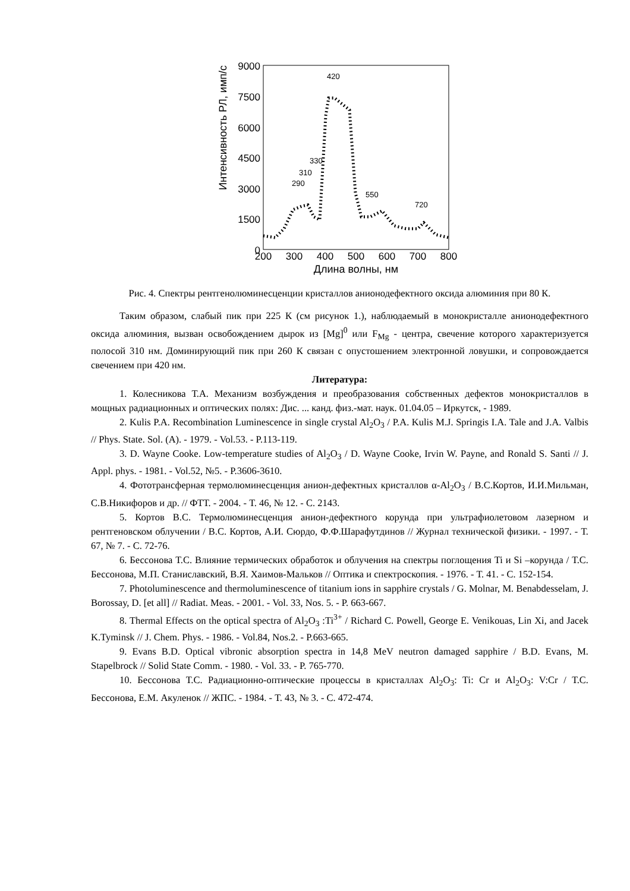Интенсивность РЛ, имп/с
9000
7500
6000
4500
3000
1500
0
200
300
400
500
600
700
800
Длина волны, нм
290
310
330
420
550
720
Рис. 4. Спектры рентгенолюминесценции кристаллов анионодефектного оксида алюминия при 80 К.
Таким образом, слабый пик при 225 К (см рисунок 1.), наблюдаемый в монокристалле анионодефектного оксида алюминия, вызван освобождением дырок из [Mg]<sup>0</sup> или F<sub>Mg</sub> - центра, свечение которого характеризуется полосой 310 нм. Доминирующий пик при 260 К связан с опустошением электронной ловушки, и сопровождается свечением при 420 нм.
Литература:
1. Колесникова Т.А. Механизм возбуждения и преобразования собственных дефектов монокристаллов в мощных радиационных и оптических полях: Дис. ... канд. физ.-мат. наук. 01.04.05 – Иркутск, - 1989.
2. Kulis P.A. Recombination Luminescence in single crystal Al<sub>2</sub>O<sub>3</sub> / P.A. Kulis M.J. Springis I.A. Tale and J.A. Valbis // Phys. State. Sol. (A). - 1979. - Vol.53. - P.113-119.
3. D. Wayne Cooke. Low-temperature studies of Al<sub>2</sub>O<sub>3</sub> / D. Wayne Cooke, Irvin W. Payne, and Ronald S. Santi // J. Appl. phys. - 1981. - Vol.52, №5. - P.3606-3610.
4. Фототрансферная термолюминесценция анион-дефектных кристаллов α-Al<sub>2</sub>O<sub>3</sub> / В.С.Кортов, И.И.Мильман, С.В.Никифоров и др. // ФТТ. - 2004. - Т. 46, № 12. - С. 2143.
5. Кортов В.С. Термолюминесценция анион-дефектного корунда при ультрафиолетовом лазерном и рентгеновском облучении / В.С. Кортов, А.И. Сюрдо, Ф.Ф.Шарафутдинов // Журнал технической физики. - 1997. - Т. 67, № 7. - С. 72-76.
6. Бессонова Т.С. Влияние термических обработок и облучения на спектры поглощения Ti и Si –корунда / Т.С. Бессонова, М.П. Станиславский, В.Я. Хаимов-Мальков // Оптика и спектроскопия. - 1976. - Т. 41. - С. 152-154.
7. Photoluminescence and thermoluminescence of titanium ions in sapphire crystals / G. Molnar, M. Benabdesselam, J. Borossay, D. [et all] // Radiat. Meas. - 2001. - Vol. 33, Nos. 5. - P. 663-667.
8. Thermal Effects on the optical spectra of Al<sub>2</sub>O<sub>3</sub> :Ti<sup>3+</sup> / Richard C. Powell, George E. Venikouas, Lin Xi, and Jacek K.Tyminsk // J. Chem. Phys. - 1986. - Vol.84, Nos.2. - P.663-665.
9. Evans B.D. Optical vibronic absorption spectra in 14,8 MeV neutron damaged sapphire / B.D. Evans, M. Stapelbrock // Solid State Comm. - 1980. - Vol. 33. - P. 765-770.
10. Бессонова Т.С. Радиационно-оптические процессы в кристаллах Al<sub>2</sub>O<sub>3</sub>: Ti: Cr и Al<sub>2</sub>O<sub>3</sub>: V:Cr / Т.С. Бессонова, Е.М. Акуленок // ЖПС. - 1984. - Т. 43, № 3. - С. 472-474.